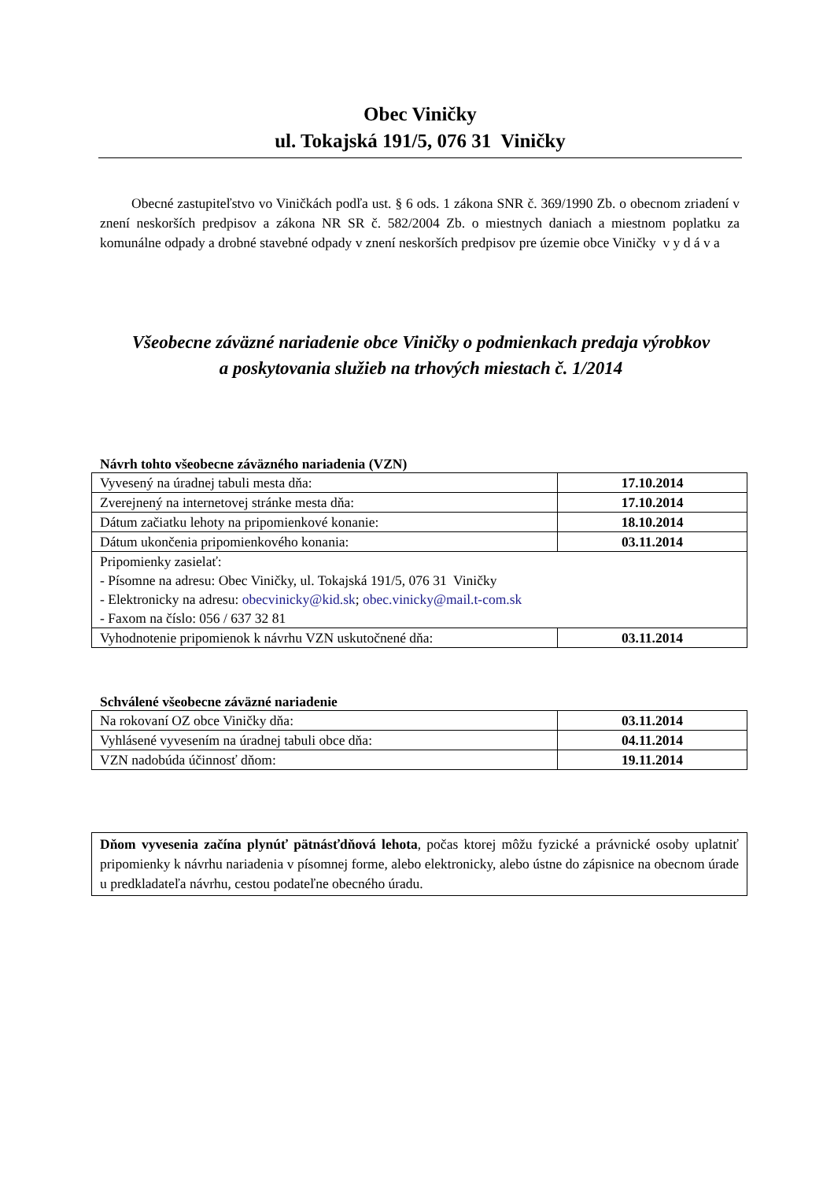Obec Viničky
ul. Tokajská 191/5, 076 31 Viničky
Obecné zastupiteľstvo vo Viničkách podľa ust. § 6 ods. 1 zákona SNR č. 369/1990 Zb. o obecnom zriadení v znení neskorších predpisov a zákona NR SR č. 582/2004 Zb. o miestnych daniach a miestnom poplatku za komunálne odpady a drobné stavebné odpady v znení neskorších predpisov pre územie obce Viničky v y d á v a
Všeobecne záväzné nariadenie obce Viničky o podmienkach predaja výrobkov
a poskytovania služieb na trhových miestach č. 1/2014
Návrh tohto všeobecne záväzného nariadenia (VZN)
| Vyvesený na úradnej tabuli mesta dňa: | 17.10.2014 |
| Zverejnený na internetovej stránke mesta dňa: | 17.10.2014 |
| Dátum začiatku lehoty na pripomienkové konanie: | 18.10.2014 |
| Dátum ukončenia pripomienkového konania: | 03.11.2014 |
| Pripomienky zasielať: - Písomne na adresu: Obec Viničky, ul. Tokajská 191/5, 076 31 Viničky - Elektronicky na adresu: obecvinicky@kid.sk ; obec.vinicky@mail.t-com.sk - Faxom na číslo: 056 / 637 32 81 | |
| Vyhodnotenie pripomienok k návrhu VZN uskutočnené dňa: | 03.11.2014 |
Schválené všeobecne záväzné nariadenie
| Na rokovaní OZ obce Viničky dňa: | 03.11.2014 |
| Vyhlásené vyvesením na úradnej tabuli obce dňa: | 04.11.2014 |
| VZN nadobúda účinnosť dňom: | 19.11.2014 |
Dňom vyvesenia začína plynúť pätnásťdňová lehota, počas ktorej môžu fyzické a právnické osoby uplatniť pripomienky k návrhu nariadenia v písomnej forme, alebo elektronicky, alebo ústne do zápisnice na obecnom úrade u predkladateľa návrhu, cestou podateľne obecného úradu.